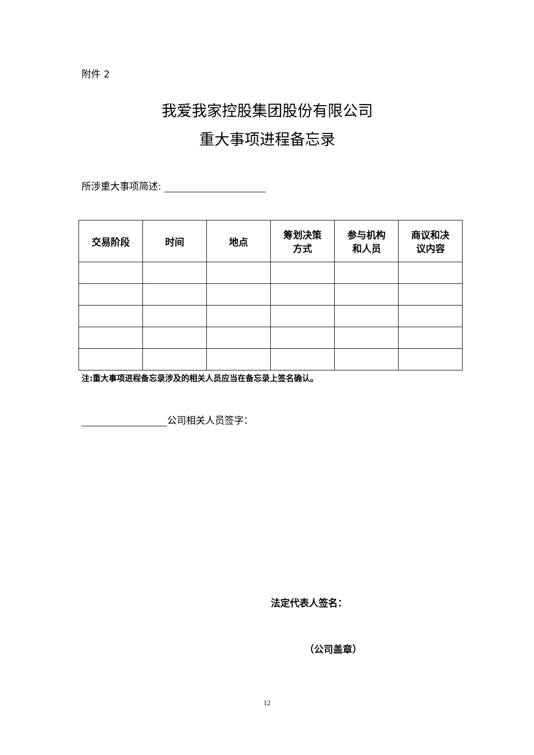附件 2
我爱我家控股集团股份有限公司
重大事项进程备忘录
所涉重大事项简述:
| 交易阶段 | 时间 | 地点 | 筹划决策 方式 | 参与机构 和人员 | 商议和决 议内容 |
| --- | --- | --- | --- | --- | --- |
注:重大事项进程备忘录涉及的相关人员应当在备忘录上签名确认。
公司相关人员签字：
法定代表人签名：
（公司盖章）
12